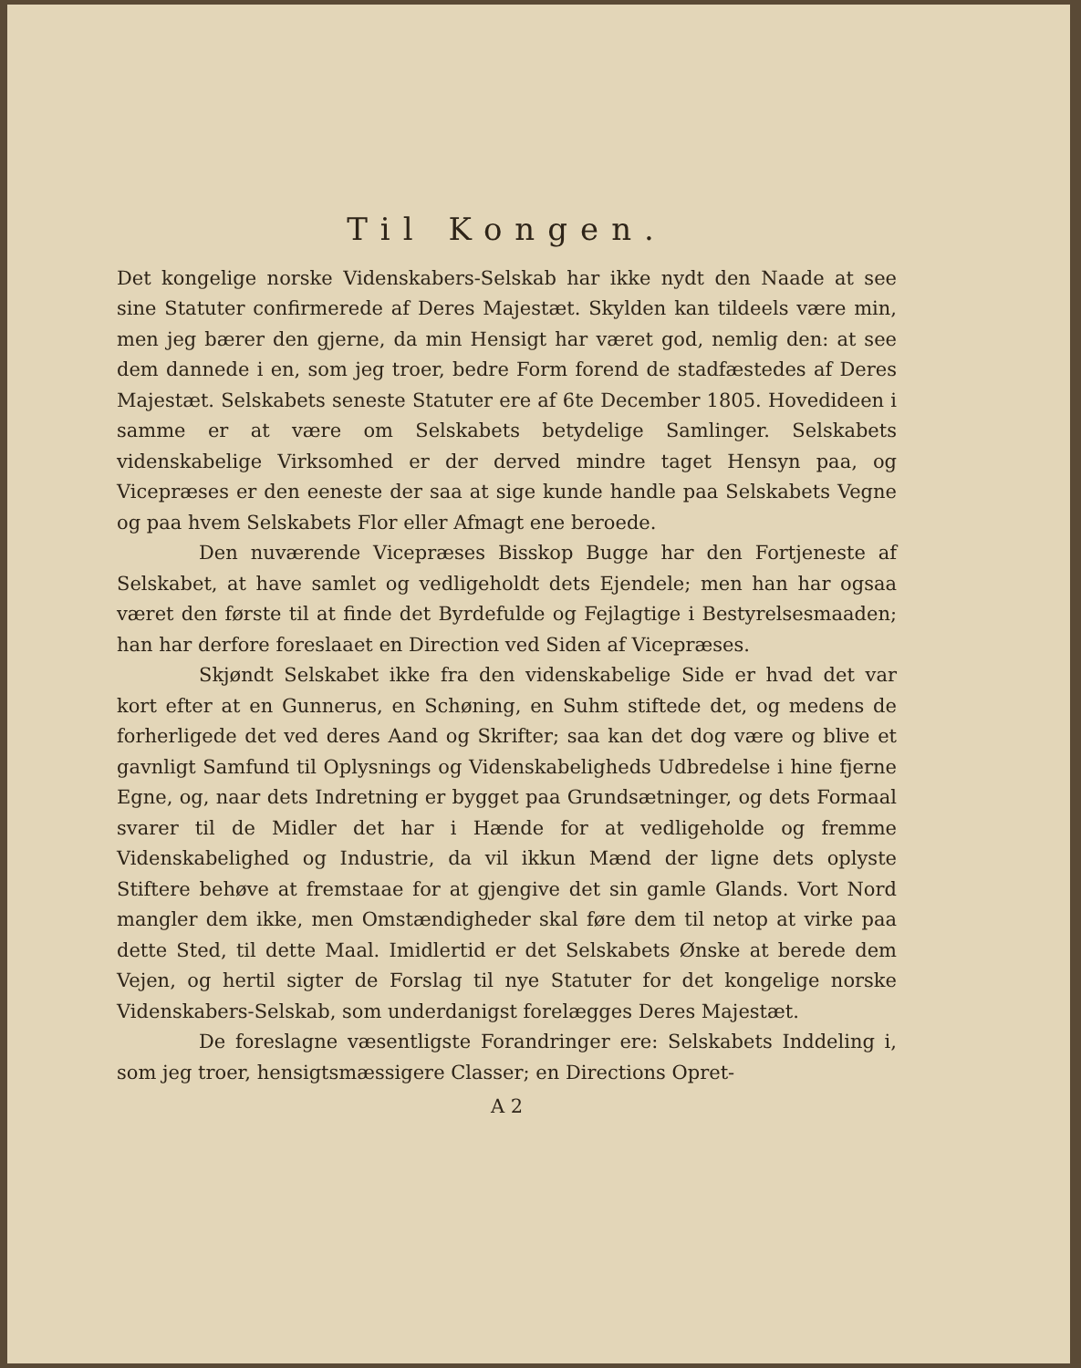Til Kongen.
Det kongelige norske Videnskabers-Selskab har ikke nydt den Naade at see sine Statuter confirmerede af Deres Majestæt. Skylden kan tildeels være min, men jeg bærer den gjerne, da min Hensigt har været god, nemlig den: at see dem dannede i en, som jeg troer, bedre Form forend de stadfæstedes af Deres Majestæt. Selskabets seneste Statuter ere af 6te December 1805. Hovedideen i samme er at være om Selskabets betydelige Samlinger. Selskabets videnskabelige Virksomhed er der derved mindre taget Hensyn paa, og Vicepræses er den eeneste der saa at sige kunde handle paa Selskabets Vegne og paa hvem Selskabets Flor eller Afmagt ene beroede.
Den nuværende Vicepræses Bisskop Bugge har den Fortjeneste af Selskabet, at have samlet og vedligeholdt dets Ejendele; men han har ogsaa været den første til at finde det Byrdefulde og Fejlagtige i Bestyrelsesmaaden; han har derfore foreslaaet en Direction ved Siden af Vicepræses.
Skjøndt Selskabet ikke fra den videnskabelige Side er hvad det var kort efter at en Gunnerus, en Schøning, en Suhm stiftede det, og medens de forherligede det ved deres Aand og Skrifter; saa kan det dog være og blive et gavnligt Samfund til Oplysnings og Videnskabeligheds Udbredelse i hine fjerne Egne, og, naar dets Indretning er bygget paa Grundsætninger, og dets Formaal svarer til de Midler det har i Hænde for at vedligeholde og fremme Videnskabelighed og Industrie, da vil ikkun Mænd der ligne dets oplyste Stiftere behøve at fremstaae for at gjengive det sin gamle Glands. Vort Nord mangler dem ikke, men Omstændigheder skal føre dem til netop at virke paa dette Sted, til dette Maal. Imidlertid er det Selskabets Ønske at berede dem Vejen, og hertil sigter de Forslag til nye Statuter for det kongelige norske Videnskabers-Selskab, som underdanigst forelægges Deres Majestæt.
De foreslagne væsentligste Forandringer ere: Selskabets Inddeling i, som jeg troer, hensigtsmæssigere Classer; en Directions Opret-
A 2